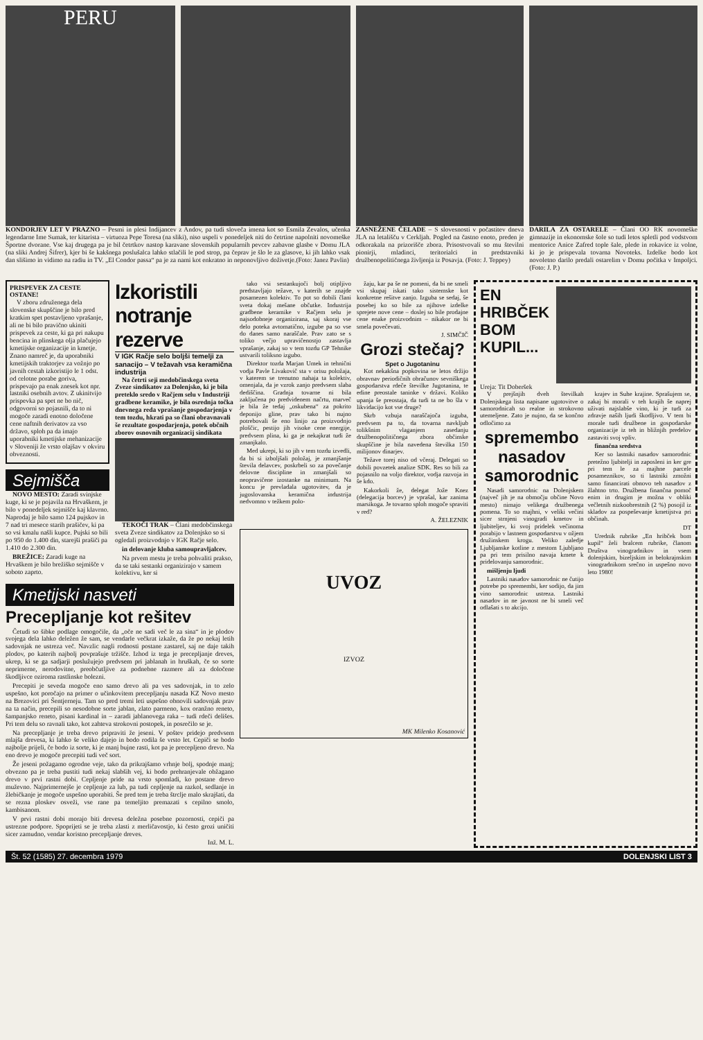PERU
KONDORJEV LET V PRAZNO – Pesmi in plesi Indijancev z Andov, pa tudi sloveča imena kot so Esmila Zevalos, učenka legendarne Ime Sumak, ter kitarista – virtuoza Pepe Toresa (na sliki), niso uspeli v ponedeljek niti do četrtine napolniti novomeške Športne dvorane. Vse kaj drugega pa je bil četrtkov nastop karavane slovenskih popularnih pevcev zabavne glasbe v Domu JLA (na sliki Andrej Šifrer), kjer bi še kakšnega poslušalca lahko stlačili le pod strop, pa čeprav je šlo le za glasove, ki jih lahko vsak dan slišimo in vidimo na radiu in TV. „El Condor passa“ pa je za nami kot enkratno in neponovljivo doživetje.(Foto: Janez Pavlin)
ZASNEŽENE ČELADE – S slovesnosti v počastitev dneva JLA na letališču v Cerkljah. Pogled na častno enoto, preden je odkorakala na prizorišče zbora. Prisostvovali so mu številni pionirji, mladinci, teritorialci in predstavniki družbenopolitičnega življenja iz Posavja. (Foto: J. Teppey)
DARILA ZA OSTARELE – Člani OO RK novomeške gimnazije in ekonomske šole so tudi letos spletli pod vodstvom mentorice Anice Zafred tople šale, plede in rokavice iz volne, ki jo je prispevala tovarna Novoteks. Izdelke bodo kot novoletno darilo predali ostarelim v Domu počitka v Impoljci. (Foto: J. P.)
PRISPEVEK ZA CESTE OSTANE!
V zboru združenega dela slovenske skupščine je bilo pred kratkim spet postavljeno vprašanje, ali ne bi bilo pravično ukiniti prispevek za ceste, ki ga pri nakupu bencina in plinskega olja plačujejo kmetijske organizacije in kmetje. Znano namreč je, da uporabniki kmetijskih traktorjev za vožnjo po javnih cestah izkoristijo le 1 odst. od celotne porabe goriva, prispevajo pa enak znesek kot npr. lastniki osebnih avtov. Z ukinitvijo prispevka pa spet ne bo nič, odgovorni so pojasnili, da to ni mogoče zaradi enotno določene cene naftnih derivatov za vso državo, sploh pa da imajo uporabniki kmetijske mehanizacije v Sloveniji že vrsto olajšav v okviru obveznosti.
Sejmišča
NOVO MESTO: Zaradi svinjske kuge, ki se je pojavila na Hrvaškem, je bilo v ponedeljek sejmišče kaj klavrno. Naprodaj je bilo samo 124 pujskov in 7 nad tri mesece starih prašičev, ki pa so vsi kmalu našli kupce. Pujski so bili po 950 do 1.400 din, starejši prašiči pa 1.410 do 2.300 din.
BREŽICE: Zaradi kuge na Hrvaškem je bilo brežiško sejmišče v soboto zaprto.
Izkoristili notranje rezerve
V IGK Račje selo boljši temelji za sanacijo – V težavah vsa keramična industrija
Na četrti seji medobčinskega sveta Zveze sindikatov za Dolenjsko, ki je bila preteklo sredo v Račjem selu v Industriji gradbene keramike, je bila osrednja točka dnevnega reda vprašanje gospodarjenja v tem tozdu, hkrati pa so člani obravnavali še rezultate gospodarjenja, potek občnih zborov osnovnih organizacij sindikata
TEKOČI TRAK – Člani medobčinskega sveta Zveze sindikatov za Dolenjsko so si ogledali proizvodnjo v IGK Račje selo.
in delovanje kluba samoupravljalcev.
Na prvem mestu je treba pohvaliti prakso, da se taki sestanki organizirajo v samem kolektivu, ker si
Kmetijski nasveti
Precepljanje kot rešitev
Četudi so šibke podlage omogočile, da „oče ne sadi več le za sina“ in je plodov svojega dela lahko deležen že sam, se vendarle večkrat izkaže, da že po nekaj letih sadovnjak ne ustreza več. Navzlic nagli rodnosti postane zastarel, saj ne daje takih plodov, po katerih najbolj povprašuje tržišče. Izhod iz tega je precepljanje dreves, ukrep, ki se ga sadjarji poslužujejo predvsem pri jablanah in hruškah, če so sorte neprimerne, nerodovitne, preobčutljive za podnebne razmere ali za določene škodljivce oziroma rastlinske bolezni.
Precepiti je seveda mogoče eno samo drevo ali pa ves sadovnjak, in to zelo uspešno, kot poročajo na primer o učinkovitem precepljanju nasada KZ Novo mesto na Brezovici pri Šentjerneju. Tam so pred tremi leti uspešno obnovili sadovnjak prav na ta način, precepili so nesodobne sorte jablan, zlato parmeno, kox oranžno reneto, šampanjsko reneto, pisani kardinal in – zaradi jablanovega raka – tudi rdeči delišes. Pri tem delu so ravnali tako, kot zahteva strokovni postopek, in posrečilo se je.
Na precepljanje je treba drevo pripraviti že jeseni. V poštev pridejo predvsem mlajša drevesa, ki lahko še veliko dajejo in bodo rodila še vrsto let. Cepiči se bodo najbolje prijeli, če bodo iz sorte, ki je manj bujne rasti, kot pa je precepljeno drevo. Na eno drevo je mogoče precepiti tudi več sort.
Že jeseni požagamo ogrodne veje, tako da prikrajšamo vrhnje bolj, spodnje manj; obvezno pa je treba pustiti tudi nekaj slabših vej, ki bodo prehranjevale obžagano drevo v prvi rastni dobi. Cepljenje pride na vrsto spomladi, ko postane drevo muževno. Najprimernejše je cepljenje za lub, pa tudi cepljenje na razkol, sedlanje in žlebičkanje je mogoče uspešno uporabiti. Še pred tem je treba štrclje malo skrajšati, da se rezna ploskev osveži, vse rane pa temeljito premazati s cepilno smolo, kambisanom.
V prvi rastni dobi morajo biti drevesa deležna posebne pozornosti, cepiči pa ustrezne podpore. Spoprijeti se je treba zlasti z merličavostjo, ki često grozi uničiti sicer zamudno, vendar koristno precepljanje dreves.
Inž. M. L.
tako vsi sestankujoči bolj otipljivo predstavljajo težave, v katerih se znajde posamezen kolektiv. To pot so dobili člani sveta dokaj mešane občutke. Industrija gradbene keramike v Račjem selu je najsodobneje organizirana, saj skoraj vse delo poteka avtomatično, izgube pa so vse do danes samo naraščale. Prav zato se s toliko večjo upravičenostjo zastavlja vprašanje, zakaj so v tem tozdu GP Tehnike ustvarili toliksno izgubo.
Direktor tozda Marjan Umek in tehnični vodja Pavle Livakovič sta v orisu položaja, v katerem se trenutno nahaja ta kolektiv, omenjala, da je vzrok zanjo predvsem slaba dediščina. Gradnja tovarne ni bila zaključena po predvidenem načrtu, marveč je bila že tedaj „oskubena“ za pokrito deponijo gline, prav tako bi nujno potrebovali še eno linijo za proizvodnjo ploščic, pestijo jih visoke cene energije, predvsem plina, ki ga je nekajkrat tudi že zmanjkalo.
Med ukrepi, ki so jih v tem tozdu izvedli, da bi si izboljšali položaj, je zmanjšanje števila delavcev, poskrbeli so za povečanje delovne discipline in zmanjšali so neopravičene izostanke na minimum. Na koncu je prevladala ugotovitev, da je jugoslovanska keramična industrija nedvomno v težkem polo-
žaju, kar pa še ne pomeni, da bi ne smeli vsi skupaj iskati tako sistemske kot konkretne rešitve zanjo. Izguba se sedaj, še posebej ko so bile za njihove izdelke sprejete nove cene – doslej so bile prodajne cene enake proizvodnim – nikakor ne bi smela povečevati.
J. SIMČIČ
Grozi stečaj?
Spet o Jugotaninu
Kot nekakšna popkovina se letos držijo obravnav periodičnih obračunov sevniškega gospodarstva rdeče številke Jugotanina, te edine preostale taninke v državi. Koliko upanja še preostaja, da tudi ta ne bo šla v likvidacijo kot vse druge?
Skrb vzbuja naraščajoča izguba, predvsem pa to, da tovarna navkljub tolikšnim vlaganjem zasedanju družbenopolitičnega zbora občinske skupščine je bila navedena številka 150 milijonov dinarjev.
Težave torej niso od včeraj. Delegati so dobili povzetek analize SDK. Res so bili za pojasnilo na voljo direktor, vodja razvoja in še kdo.
Kakorkoli že, delegat Jože Knez (delegacija borcev) je vprašal, kar zanima marsikoga. Je tovarno sploh mogoče spraviti v red?
A. ŽELEZNIK
UVOZ
IZVOZ
MK Milenko Kosanović
EN HRIBČEK BOM KUPIL...
Ureja: Tit Doberšek
V prejšnjih dveh številkah Dolenjskega lista napisane ugotovitve o samorodnicah so realne in strokovno utemeljene. Zato je nujno, da se končno odločimo za
spremembo nasadov samorodnic
Nasadi samorodnic na Dolenjskem (največ jih je na območju občine Novo mesto) nimajo velikega družbenega pomena. To so majhni, v veliki večini sicer strnjeni vinogradi kmetov in ljubiteljev, ki svoj pridelek večinoma porabijo v lastnem gospodarstvu v ožjem družinskem krogu. Veliko zaledje Ljubljanske kotline z mestom Ljubljano pa pri tem prisilno navaja kmete k pridelovanju samorodnic.
mišljenju ljudi
Lastniki nasadov samorodnic ne čutijo potrebe po spremembi, ker sodijo, da jim vino samorodnic ustreza. Lastniki nasadov in ne javnost ne bi smeli več odlašati s to akcijo.
krajev in Suhe krajine. Sprašujem se, zakaj bi morali v teh krajih še naprej uživati najslabše vino, ki je tudi za zdravje naših ljudi škodljivo. V tem bi morale tudi družbene in gospodarske organizacije iz teh in bližnjih predelov zastaviti svoj vpliv.
finančna sredstva
Ker so lastniki nasadov samorodnic pretežno ljubitelji in zaposleni in ker gre pri tem le za majhne parcele posameznikov, so ti lastniki zmožni samo financirati obnovo teh nasadov z žlahtno trto. Družbena finančna pomoč enim in drugim je možna v obliki večletnih nizkoobrestnih (2 %) posojil iz skladov za pospeševanje kmetijstva pri občinah.
DT
Urednik rubrike „En hribček bom kupil“ želi bralcem rubrike, članom Društva vinogradnikov in vsem dolenjskim, bizeljskim in belokrajnskim vinogradnikom srečno in uspešno novo leto 1980!
Št. 52 (1585) 27. decembra 1979 DOLENJSKI LIST 3